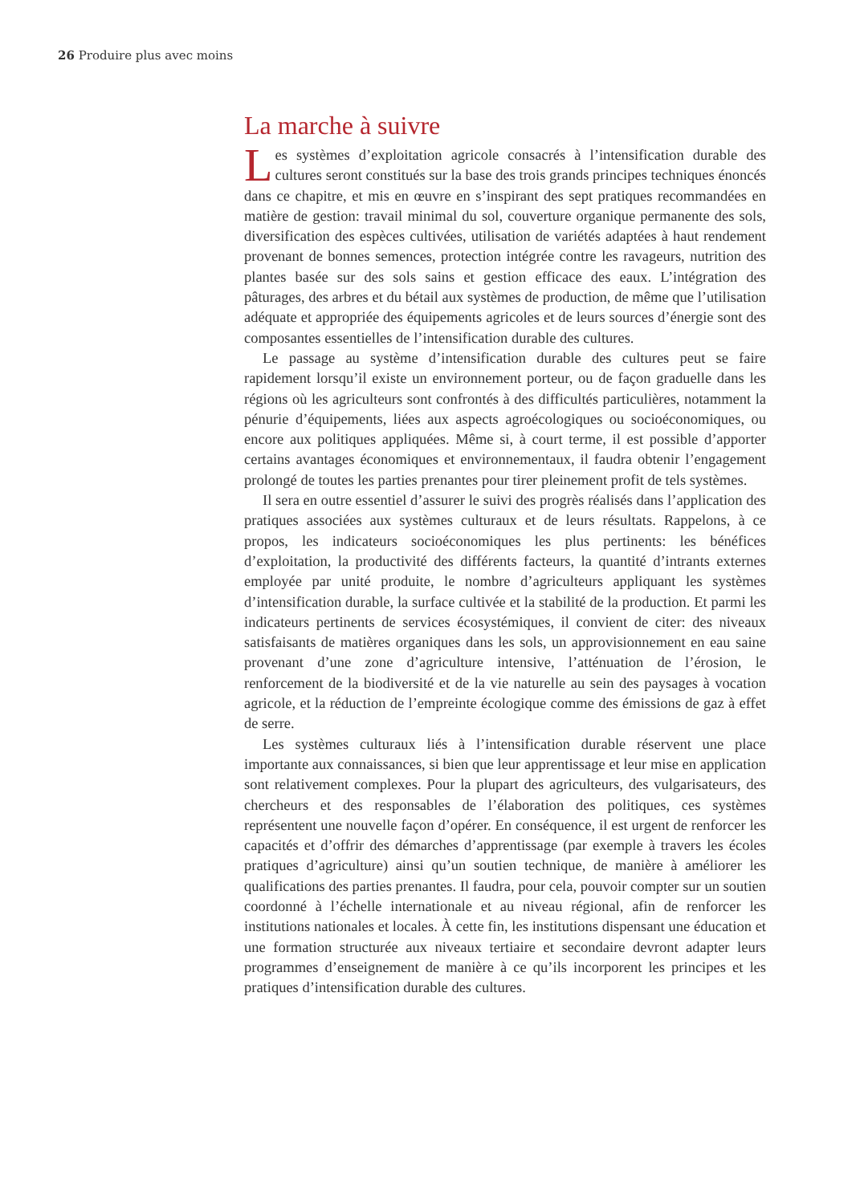26 Produire plus avec moins
La marche à suivre
Les systèmes d’exploitation agricole consacrés à l’intensification durable des cultures seront constitués sur la base des trois grands principes techniques énoncés dans ce chapitre, et mis en œuvre en s’inspirant des sept pratiques recommandées en matière de gestion: travail minimal du sol, couverture organique permanente des sols, diversification des espèces cultivées, utilisation de variétés adaptées à haut rendement provenant de bonnes semences, protection intégrée contre les ravageurs, nutrition des plantes basée sur des sols sains et gestion efficace des eaux. L’intégration des pâturages, des arbres et du bétail aux systèmes de production, de même que l’utilisation adéquate et appropriée des équipements agricoles et de leurs sources d’énergie sont des composantes essentielles de l’intensification durable des cultures.
Le passage au système d’intensification durable des cultures peut se faire rapidement lorsqu’il existe un environnement porteur, ou de façon graduelle dans les régions où les agriculteurs sont confrontés à des difficultés particulières, notamment la pénurie d’équipements, liées aux aspects agroécologiques ou socioéconomiques, ou encore aux politiques appliquées. Même si, à court terme, il est possible d’apporter certains avantages économiques et environnementaux, il faudra obtenir l’engagement prolongé de toutes les parties prenantes pour tirer pleinement profit de tels systèmes.
Il sera en outre essentiel d’assurer le suivi des progrès réalisés dans l’application des pratiques associées aux systèmes culturaux et de leurs résultats. Rappelons, à ce propos, les indicateurs socioéconomiques les plus pertinents: les bénéfices d’exploitation, la productivité des différents facteurs, la quantité d’intrants externes employée par unité produite, le nombre d’agriculteurs appliquant les systèmes d’intensification durable, la surface cultivée et la stabilité de la production. Et parmi les indicateurs pertinents de services écosystémiques, il convient de citer: des niveaux satisfaisants de matières organiques dans les sols, un approvisionnement en eau saine provenant d’une zone d’agriculture intensive, l’atténuation de l’érosion, le renforcement de la biodiversité et de la vie naturelle au sein des paysages à vocation agricole, et la réduction de l’empreinte écologique comme des émissions de gaz à effet de serre.
Les systèmes culturaux liés à l’intensification durable réservent une place importante aux connaissances, si bien que leur apprentissage et leur mise en application sont relativement complexes. Pour la plupart des agriculteurs, des vulgarisateurs, des chercheurs et des responsables de l’élaboration des politiques, ces systèmes représentent une nouvelle façon d’opérer. En conséquence, il est urgent de renforcer les capacités et d’offrir des démarches d’apprentissage (par exemple à travers les écoles pratiques d’agriculture) ainsi qu’un soutien technique, de manière à améliorer les qualifications des parties prenantes. Il faudra, pour cela, pouvoir compter sur un soutien coordonné à l’échelle internationale et au niveau régional, afin de renforcer les institutions nationales et locales. À cette fin, les institutions dispensant une éducation et une formation structurée aux niveaux tertiaire et secondaire devront adapter leurs programmes d’enseignement de manière à ce qu’ils incorporent les principes et les pratiques d’intensification durable des cultures.